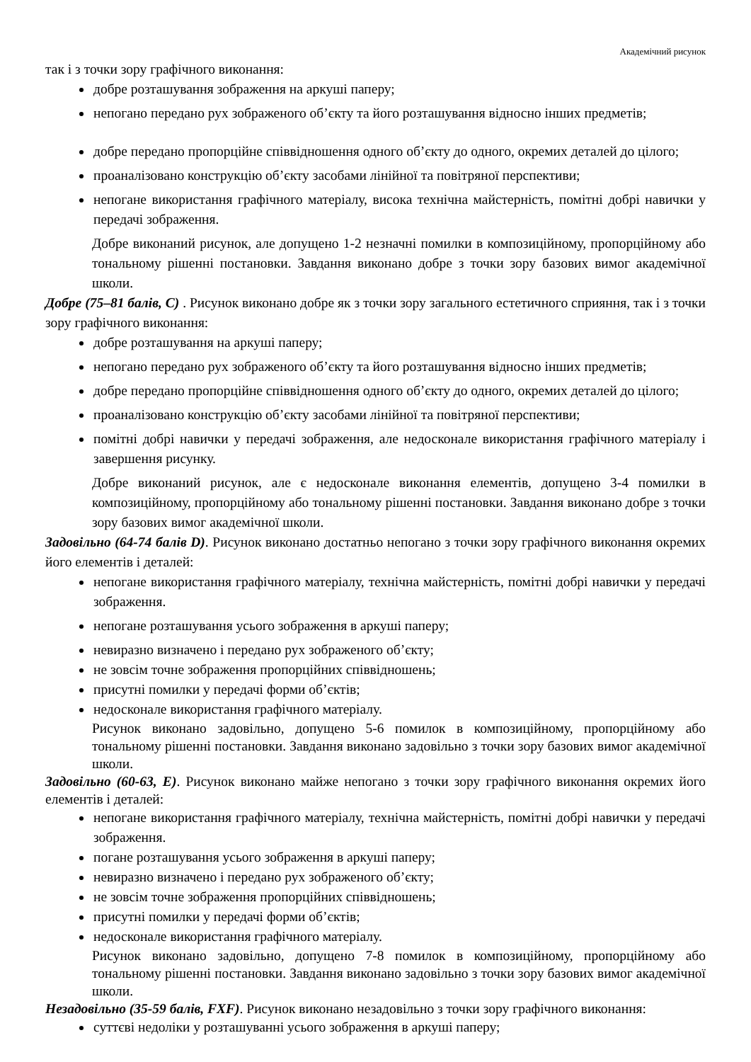Академічний рисунок
так і з точки зору графічного виконання:
добре розташування зображення на аркуші паперу;
непогано передано рух зображеного об’єкту та його розташування відносно інших предметів;
добре передано пропорційне співвідношення одного об’єкту до одного, окремих деталей до цілого;
проаналізовано конструкцію об’єкту засобами лінійної та повітряної перспективи;
непогане використання графічного матеріалу, висока технічна майстерність, помітні добрі навички у передачі зображення.
Добре виконаний рисунок, але допущено 1-2 незначні помилки в композиційному, пропорційному або тональному рішенні постановки. Завдання виконано добре з точки зору базових вимог академічної школи.
Добре (75–81 балів, С) . Рисунок виконано добре як з точки зору загального естетичного сприяння, так і з точки зору графічного виконання:
добре розташування на аркуші паперу;
непогано передано рух зображеного об’єкту та його розташування відносно інших предметів;
добре передано пропорційне співвідношення одного об’єкту до одного, окремих деталей до цілого;
проаналізовано конструкцію об’єкту засобами лінійної та повітряної перспективи;
помітні добрі навички у передачі зображення, але недосконале використання графічного матеріалу і завершення рисунку.
Добре виконаний рисунок, але є недосконале виконання елементів, допущено 3-4 помилки в композиційному, пропорційному або тональному рішенні постановки. Завдання виконано добре з точки зору базових вимог академічної школи.
Задовільно (64-74 балів D). Рисунок виконано достатньо непогано з точки зору графічного виконання окремих його елементів і деталей:
непогане використання графічного матеріалу, технічна майстерність, помітні добрі навички у передачі зображення.
непогане розташування усього зображення в аркуші паперу;
невиразно визначено і передано рух зображеного об’єкту;
не зовсім точне зображення пропорційних співвідношень;
присутні помилки у передачі форми об’єктів;
недосконале використання графічного матеріалу.
Рисунок виконано задовільно, допущено 5-6 помилок в композиційному, пропорційному або тональному рішенні постановки. Завдання виконано задовільно з точки зору базових вимог академічної школи.
Задовільно (60-63, Е). Рисунок виконано майже непогано з точки зору графічного виконання окремих його елементів і деталей:
непогане використання графічного матеріалу, технічна майстерність, помітні добрі навички у передачі зображення.
погане розташування усього зображення в аркуші паперу;
невиразно визначено і передано рух зображеного об’єкту;
не зовсім точне зображення пропорційних співвідношень;
присутні помилки у передачі форми об’єктів;
недосконале використання графічного матеріалу.
Рисунок виконано задовільно, допущено 7-8 помилок в композиційному, пропорційному або тональному рішенні постановки. Завдання виконано задовільно з точки зору базових вимог академічної школи.
Незадовільно (35-59 балів, FХF). Рисунок виконано незадовільно з точки зору графічного виконання:
суттєві недоліки у розташуванні усього зображення в аркуші паперу;